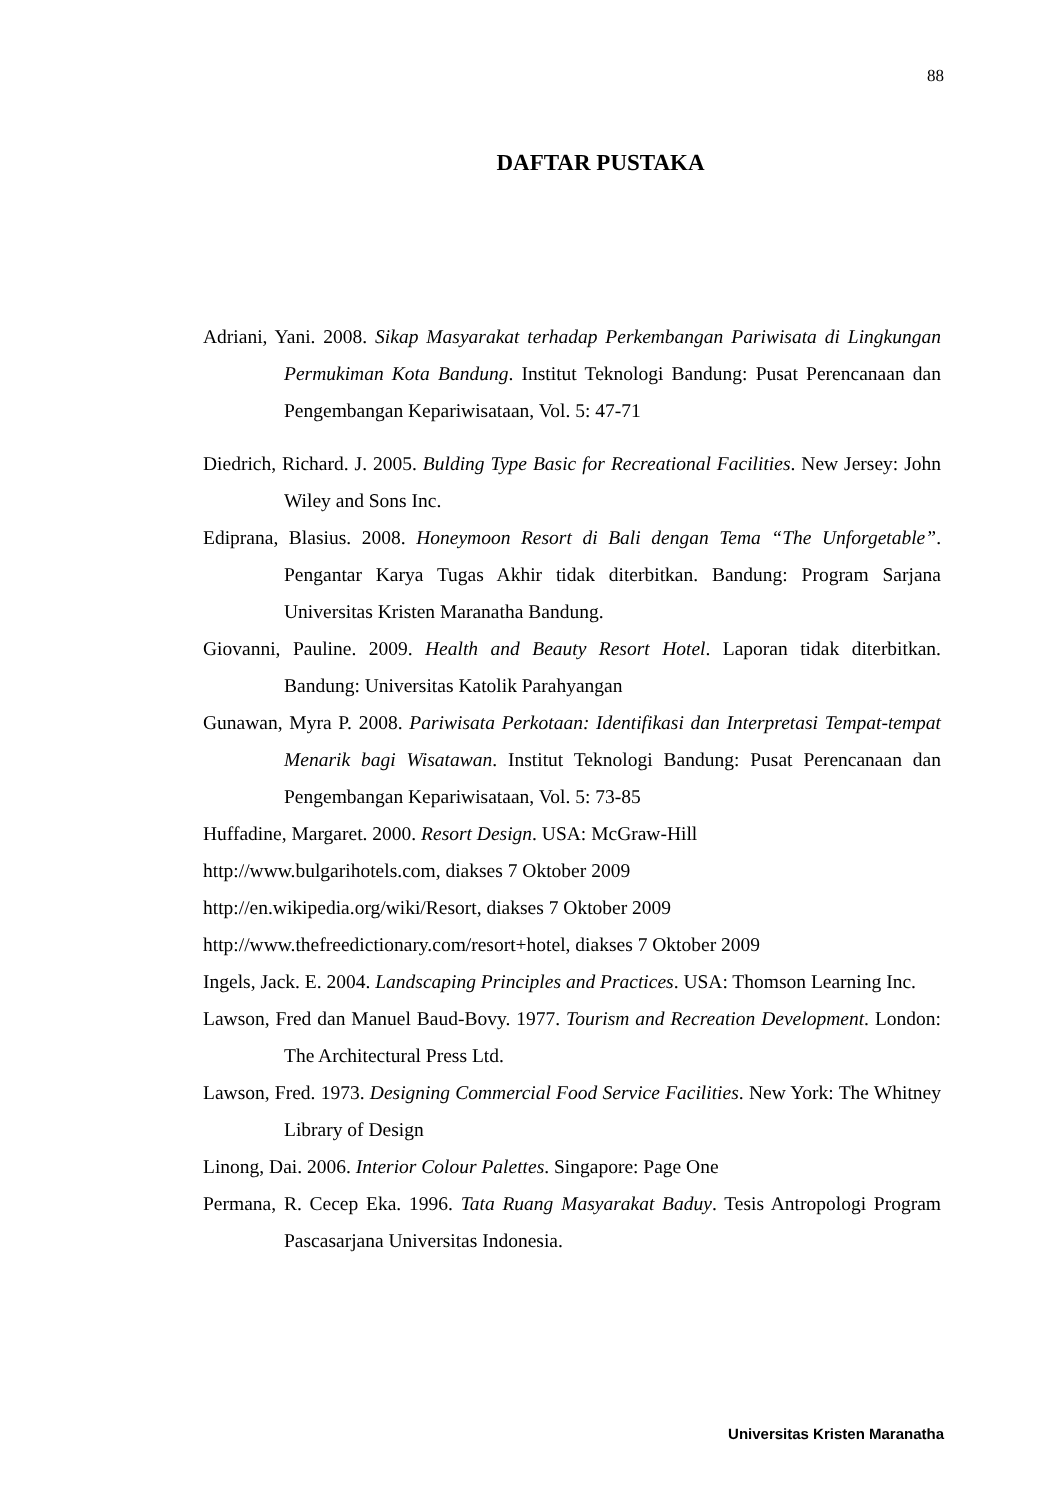88
DAFTAR PUSTAKA
Adriani, Yani. 2008. Sikap Masyarakat terhadap Perkembangan Pariwisata di Lingkungan Permukiman Kota Bandung. Institut Teknologi Bandung: Pusat Perencanaan dan Pengembangan Kepariwisataan, Vol. 5: 47-71
Diedrich, Richard. J. 2005. Bulding Type Basic for Recreational Facilities. New Jersey: John Wiley and Sons Inc.
Ediprana, Blasius. 2008. Honeymoon Resort di Bali dengan Tema “The Unforgetable”. Pengantar Karya Tugas Akhir tidak diterbitkan. Bandung: Program Sarjana Universitas Kristen Maranatha Bandung.
Giovanni, Pauline. 2009. Health and Beauty Resort Hotel. Laporan tidak diterbitkan. Bandung: Universitas Katolik Parahyangan
Gunawan, Myra P. 2008. Pariwisata Perkotaan: Identifikasi dan Interpretasi Tempat-tempat Menarik bagi Wisatawan. Institut Teknologi Bandung: Pusat Perencanaan dan Pengembangan Kepariwisataan, Vol. 5: 73-85
Huffadine, Margaret. 2000. Resort Design. USA: McGraw-Hill
http://www.bulgarihotels.com, diakses 7 Oktober 2009
http://en.wikipedia.org/wiki/Resort, diakses 7 Oktober 2009
http://www.thefreedictionary.com/resort+hotel, diakses 7 Oktober 2009
Ingels, Jack. E. 2004. Landscaping Principles and Practices. USA: Thomson Learning Inc.
Lawson, Fred dan Manuel Baud-Bovy. 1977. Tourism and Recreation Development. London: The Architectural Press Ltd.
Lawson, Fred. 1973. Designing Commercial Food Service Facilities. New York: The Whitney Library of Design
Linong, Dai. 2006. Interior Colour Palettes. Singapore: Page One
Permana, R. Cecep Eka. 1996. Tata Ruang Masyarakat Baduy. Tesis Antropologi Program Pascasarjana Universitas Indonesia.
Universitas Kristen Maranatha